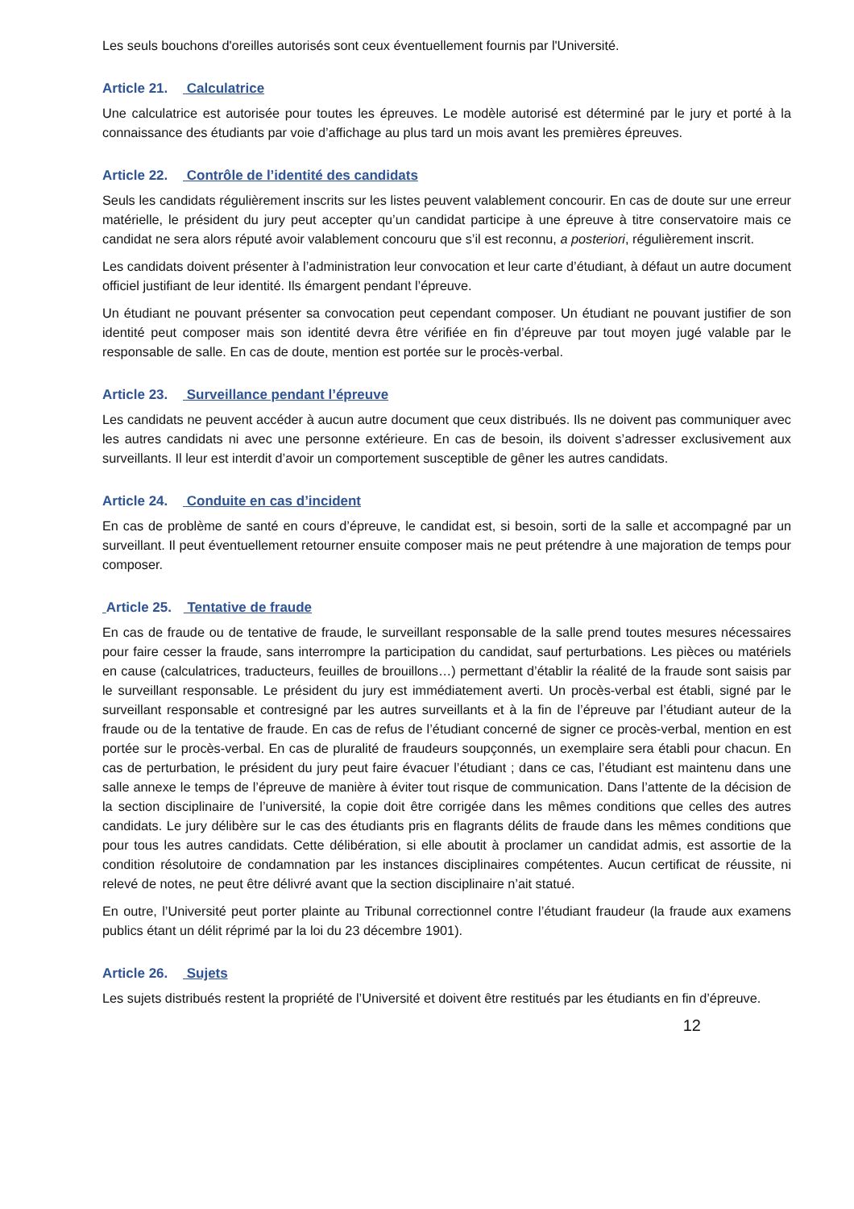Les seuls bouchons d'oreilles autorisés sont ceux éventuellement fournis par l'Université.
Article 21. Calculatrice
Une calculatrice est autorisée pour toutes les épreuves. Le modèle autorisé est déterminé par le jury et porté à la connaissance des étudiants par voie d’affichage au plus tard un mois avant les premières épreuves.
Article 22. Contrôle de l’identité des candidats
Seuls les candidats régulièrement inscrits sur les listes peuvent valablement concourir. En cas de doute sur une erreur matérielle, le président du jury peut accepter qu’un candidat participe à une épreuve à titre conservatoire mais ce candidat ne sera alors réputé avoir valablement concouru que s’il est reconnu, a posteriori, régulièrement inscrit.
Les candidats doivent présenter à l’administration leur convocation et leur carte d’étudiant, à défaut un autre document officiel justifiant de leur identité. Ils émargent pendant l’épreuve.
Un étudiant ne pouvant présenter sa convocation peut cependant composer. Un étudiant ne pouvant justifier de son identité peut composer mais son identité devra être vérifiée en fin d’épreuve par tout moyen jugé valable par le responsable de salle. En cas de doute, mention est portée sur le procès-verbal.
Article 23. Surveillance pendant l’épreuve
Les candidats ne peuvent accéder à aucun autre document que ceux distribués. Ils ne doivent pas communiquer avec les autres candidats ni avec une personne extérieure. En cas de besoin, ils doivent s’adresser exclusivement aux surveillants. Il leur est interdit d’avoir un comportement susceptible de gêner les autres candidats.
Article 24. Conduite en cas d’incident
En cas de problème de santé en cours d’épreuve, le candidat est, si besoin, sorti de la salle et accompagné par un surveillant. Il peut éventuellement retourner ensuite composer mais ne peut prétendre à une majoration de temps pour composer.
Article 25. Tentative de fraude
En cas de fraude ou de tentative de fraude, le surveillant responsable de la salle prend toutes mesures nécessaires pour faire cesser la fraude, sans interrompre la participation du candidat, sauf perturbations. Les pièces ou matériels en cause (calculatrices, traducteurs, feuilles de brouillons…) permettant d’établir la réalité de la fraude sont saisis par le surveillant responsable. Le président du jury est immédiatement averti. Un procès-verbal est établi, signé par le surveillant responsable et contresigné par les autres surveillants et à la fin de l’épreuve par l’étudiant auteur de la fraude ou de la tentative de fraude. En cas de refus de l’étudiant concerné de signer ce procès-verbal, mention en est portée sur le procès-verbal. En cas de pluralité de fraudeurs soupçonnés, un exemplaire sera établi pour chacun. En cas de perturbation, le président du jury peut faire évacuer l’étudiant ; dans ce cas, l’étudiant est maintenu dans une salle annexe le temps de l’épreuve de manière à éviter tout risque de communication. Dans l’attente de la décision de la section disciplinaire de l’université, la copie doit être corrigée dans les mêmes conditions que celles des autres candidats. Le jury délibère sur le cas des étudiants pris en flagrants délits de fraude dans les mêmes conditions que pour tous les autres candidats. Cette délibération, si elle aboutit à proclamer un candidat admis, est assortie de la condition résolutoire de condamnation par les instances disciplinaires compétentes. Aucun certificat de réussite, ni relevé de notes, ne peut être délivré avant que la section disciplinaire n’ait statué.
En outre, l’Université peut porter plainte au Tribunal correctionnel contre l’étudiant fraudeur (la fraude aux examens publics étant un délit réprimé par la loi du 23 décembre 1901).
Article 26. Sujets
Les sujets distribués restent la propriété de l’Université et doivent être restitués par les étudiants en fin d’épreuve.
12